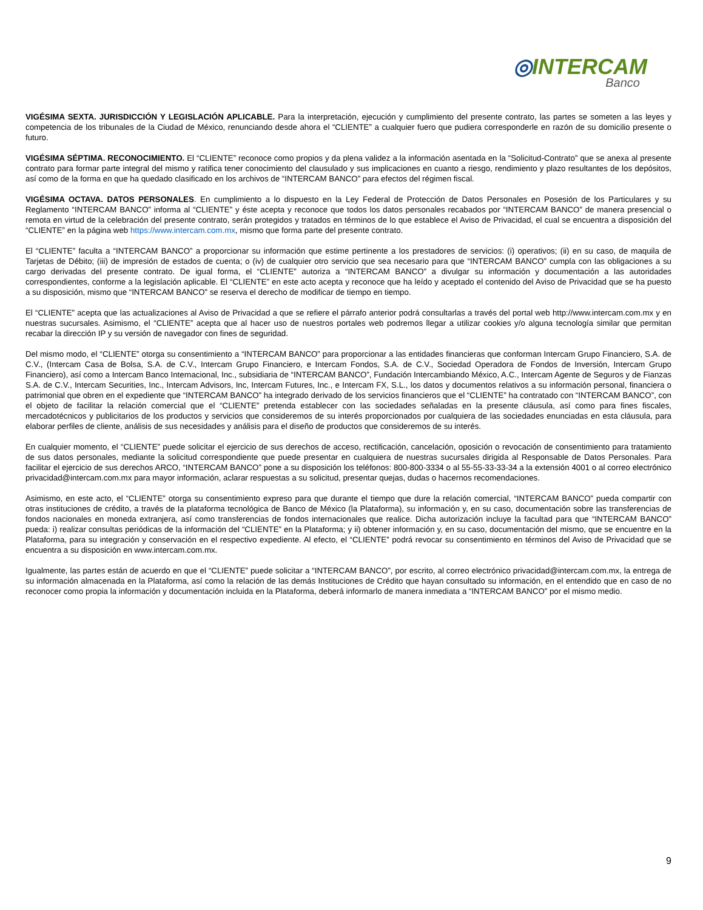◎INTERCAM
Banco
VIGÉSIMA SEXTA. JURISDICCIÓN Y LEGISLACIÓN APLICABLE. Para la interpretación, ejecución y cumplimiento del presente contrato, las partes se someten a las leyes y competencia de los tribunales de la Ciudad de México, renunciando desde ahora el “CLIENTE” a cualquier fuero que pudiera corresponderle en razón de su domicilio presente o futuro.
VIGÉSIMA SÉPTIMA. RECONOCIMIENTO. El “CLIENTE” reconoce como propios y da plena validez a la información asentada en la “Solicitud-Contrato” que se anexa al presente contrato para formar parte integral del mismo y ratifica tener conocimiento del clausulado y sus implicaciones en cuanto a riesgo, rendimiento y plazo resultantes de los depósitos, así como de la forma en que ha quedado clasificado en los archivos de “INTERCAM BANCO” para efectos del régimen fiscal.
VIGÉSIMA OCTAVA. DATOS PERSONALES. En cumplimiento a lo dispuesto en la Ley Federal de Protección de Datos Personales en Posesión de los Particulares y su Reglamento “INTERCAM BANCO” informa al “CLIENTE” y éste acepta y reconoce que todos los datos personales recabados por “INTERCAM BANCO” de manera presencial o remota en virtud de la celebración del presente contrato, serán protegidos y tratados en términos de lo que establece el Aviso de Privacidad, el cual se encuentra a disposición del “CLIENTE” en la página web https://www.intercam.com.mx, mismo que forma parte del presente contrato.
El “CLIENTE” faculta a “INTERCAM BANCO” a proporcionar su información que estime pertinente a los prestadores de servicios: (i) operativos; (ii) en su caso, de maquila de Tarjetas de Débito; (iii) de impresión de estados de cuenta; o (iv) de cualquier otro servicio que sea necesario para que “INTERCAM BANCO” cumpla con las obligaciones a su cargo derivadas del presente contrato. De igual forma, el “CLIENTE” autoriza a “INTERCAM BANCO” a divulgar su información y documentación a las autoridades correspondientes, conforme a la legislación aplicable. El “CLIENTE” en este acto acepta y reconoce que ha leído y aceptado el contenido del Aviso de Privacidad que se ha puesto a su disposición, mismo que “INTERCAM BANCO” se reserva el derecho de modificar de tiempo en tiempo.
El “CLIENTE” acepta que las actualizaciones al Aviso de Privacidad a que se refiere el párrafo anterior podrá consultarlas a través del portal web http://www.intercam.com.mx y en nuestras sucursales. Asimismo, el “CLIENTE” acepta que al hacer uso de nuestros portales web podremos llegar a utilizar cookies y/o alguna tecnología similar que permitan recabar la dirección IP y su versión de navegador con fines de seguridad.
Del mismo modo, el “CLIENTE” otorga su consentimiento a “INTERCAM BANCO” para proporcionar a las entidades financieras que conforman Intercam Grupo Financiero, S.A. de C.V., (Intercam Casa de Bolsa, S.A. de C.V., Intercam Grupo Financiero, e Intercam Fondos, S.A. de C.V., Sociedad Operadora de Fondos de Inversión, Intercam Grupo Financiero), así como a Intercam Banco Internacional, Inc., subsidiaria de “INTERCAM BANCO”, Fundación Intercambiando México, A.C., Intercam Agente de Seguros y de Fianzas S.A. de C.V., Intercam Securities, Inc., Intercam Advisors, Inc, Intercam Futures, Inc., e Intercam FX, S.L., los datos y documentos relativos a su información personal, financiera o patrimonial que obren en el expediente que “INTERCAM BANCO” ha integrado derivado de los servicios financieros que el “CLIENTE” ha contratado con “INTERCAM BANCO”, con el objeto de facilitar la relación comercial que el “CLIENTE” pretenda establecer con las sociedades señaladas en la presente cláusula, así como para fines fiscales, mercadotécnicos y publicitarios de los productos y servicios que consideremos de su interés proporcionados por cualquiera de las sociedades enunciadas en esta cláusula, para elaborar perfiles de cliente, análisis de sus necesidades y análisis para el diseño de productos que consideremos de su interés.
En cualquier momento, el “CLIENTE” puede solicitar el ejercicio de sus derechos de acceso, rectificación, cancelación, oposición o revocación de consentimiento para tratamiento de sus datos personales, mediante la solicitud correspondiente que puede presentar en cualquiera de nuestras sucursales dirigida al Responsable de Datos Personales. Para facilitar el ejercicio de sus derechos ARCO, “INTERCAM BANCO” pone a su disposición los teléfonos: 800-800-3334 o al 55-55-33-33-34 a la extensión 4001 o al correo electrónico privacidad@intercam.com.mx para mayor información, aclarar respuestas a su solicitud, presentar quejas, dudas o hacernos recomendaciones.
Asimismo, en este acto, el “CLIENTE” otorga su consentimiento expreso para que durante el tiempo que dure la relación comercial, “INTERCAM BANCO” pueda compartir con otras instituciones de crédito, a través de la plataforma tecnológica de Banco de México (la Plataforma), su información y, en su caso, documentación sobre las transferencias de fondos nacionales en moneda extranjera, así como transferencias de fondos internacionales que realice. Dicha autorización incluye la facultad para que “INTERCAM BANCO” pueda: i) realizar consultas periódicas de la información del “CLIENTE” en la Plataforma; y ii) obtener información y, en su caso, documentación del mismo, que se encuentre en la Plataforma, para su integración y conservación en el respectivo expediente. Al efecto, el “CLIENTE” podrá revocar su consentimiento en términos del Aviso de Privacidad que se encuentra a su disposición en www.intercam.com.mx.
Igualmente, las partes están de acuerdo en que el “CLIENTE” puede solicitar a “INTERCAM BANCO”, por escrito, al correo electrónico privacidad@intercam.com.mx, la entrega de su información almacenada en la Plataforma, así como la relación de las demás Instituciones de Crédito que hayan consultado su información, en el entendido que en caso de no reconocer como propia la información y documentación incluida en la Plataforma, deberá informarlo de manera inmediata a “INTERCAM BANCO” por el mismo medio.
9